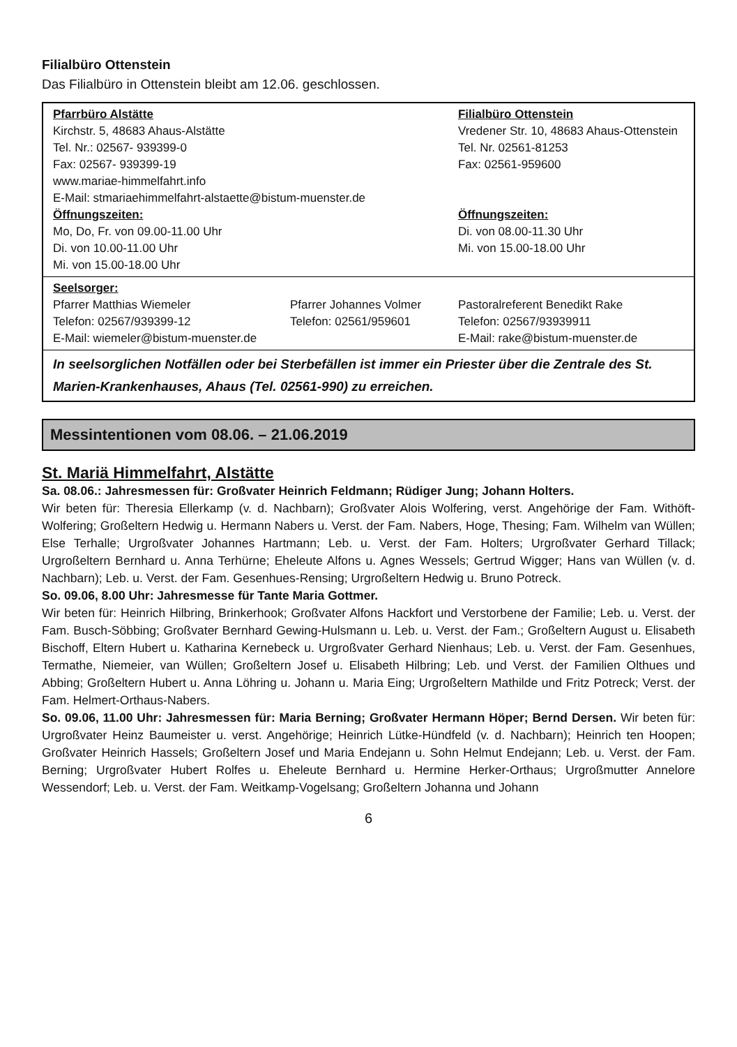Filialbüro Ottenstein
Das Filialbüro in Ottenstein bleibt am 12.06. geschlossen.
| Pfarrbüro Alstätte Kirchstr. 5, 48683 Ahaus-Alstätte Tel. Nr.: 02567- 939399-0 Fax: 02567- 939399-19 www.mariae-himmelfahrt.info E-Mail: stmariaehimmelfahrt-alstaette@bistum-muenster.de Öffnungszeiten: Mo, Do, Fr. von 09.00-11.00 Uhr Di. von 10.00-11.00 Uhr Mi. von 15.00-18.00 Uhr | | Filialbüro Ottenstein Vredener Str. 10, 48683 Ahaus-Ottenstein Tel. Nr. 02561-81253 Fax: 02561-959600 Öffnungszeiten: Di. von 08.00-11.30 Uhr Mi. von 15.00-18.00 Uhr |
| Seelsorger: Pfarrer Matthias Wiemeler Telefon: 02567/939399-12 E-Mail: wiemeler@bistum-muenster.de | Pfarrer Johannes Volmer Telefon: 02561/959601 | Pastoralreferent Benedikt Rake Telefon: 02567/93939911 E-Mail: rake@bistum-muenster.de |
| In seelsorglichen Notfällen oder bei Sterbefällen ist immer ein Priester über die Zentrale des St. Marien-Krankenhauses, Ahaus (Tel. 02561-990) zu erreichen. | | |
Messintentionen vom 08.06. – 21.06.2019
St. Mariä Himmelfahrt, Alstätte
Sa. 08.06.: Jahresmessen für: Großvater Heinrich Feldmann; Rüdiger Jung; Johann Holters.
Wir beten für: Theresia Ellerkamp (v. d. Nachbarn); Großvater Alois Wolfering, verst. Angehörige der Fam. Withöft-Wolfering; Großeltern Hedwig u. Hermann Nabers u. Verst. der Fam. Nabers, Hoge, Thesing; Fam. Wilhelm van Wüllen; Else Terhalle; Urgroßvater Johannes Hartmann; Leb. u. Verst. der Fam. Holters; Urgroßvater Gerhard Tillack; Urgroßeltern Bernhard u. Anna Terhürne; Eheleute Alfons u. Agnes Wessels; Gertrud Wigger; Hans van Wüllen (v. d. Nachbarn); Leb. u. Verst. der Fam. Gesenhues-Rensing; Urgroßeltern Hedwig u. Bruno Potreck.
So. 09.06, 8.00 Uhr: Jahresmesse für Tante Maria Gottmer.
Wir beten für: Heinrich Hilbring, Brinkerhook; Großvater Alfons Hackfort und Verstorbene der Familie; Leb. u. Verst. der Fam. Busch-Söbbing; Großvater Bernhard Gewing-Hulsmann u. Leb. u. Verst. der Fam.; Großeltern August u. Elisabeth Bischoff, Eltern Hubert u. Katharina Kernebeck u. Urgroßvater Gerhard Nienhaus; Leb. u. Verst. der Fam. Gesenhues, Termathe, Niemeier, van Wüllen; Großeltern Josef u. Elisabeth Hilbring; Leb. und Verst. der Familien Olthues und Abbing; Großeltern Hubert u. Anna Löhring u. Johann u. Maria Eing; Urgroßeltern Mathilde und Fritz Potreck; Verst. der Fam. Helmert-Orthaus-Nabers.
So. 09.06, 11.00 Uhr: Jahresmessen für: Maria Berning; Großvater Hermann Höper; Bernd Dersen. Wir beten für: Urgroßvater Heinz Baumeister u. verst. Angehörige; Heinrich Lütke-Hündfeld (v. d. Nachbarn); Heinrich ten Hoopen; Großvater Heinrich Hassels; Großeltern Josef und Maria Endejann u. Sohn Helmut Endejann; Leb. u. Verst. der Fam. Berning; Urgroßvater Hubert Rolfes u. Eheleute Bernhard u. Hermine Herker-Orthaus; Urgroßmutter Annelore Wessendorf; Leb. u. Verst. der Fam. Weitkamp-Vogelsang; Großeltern Johanna und Johann
6